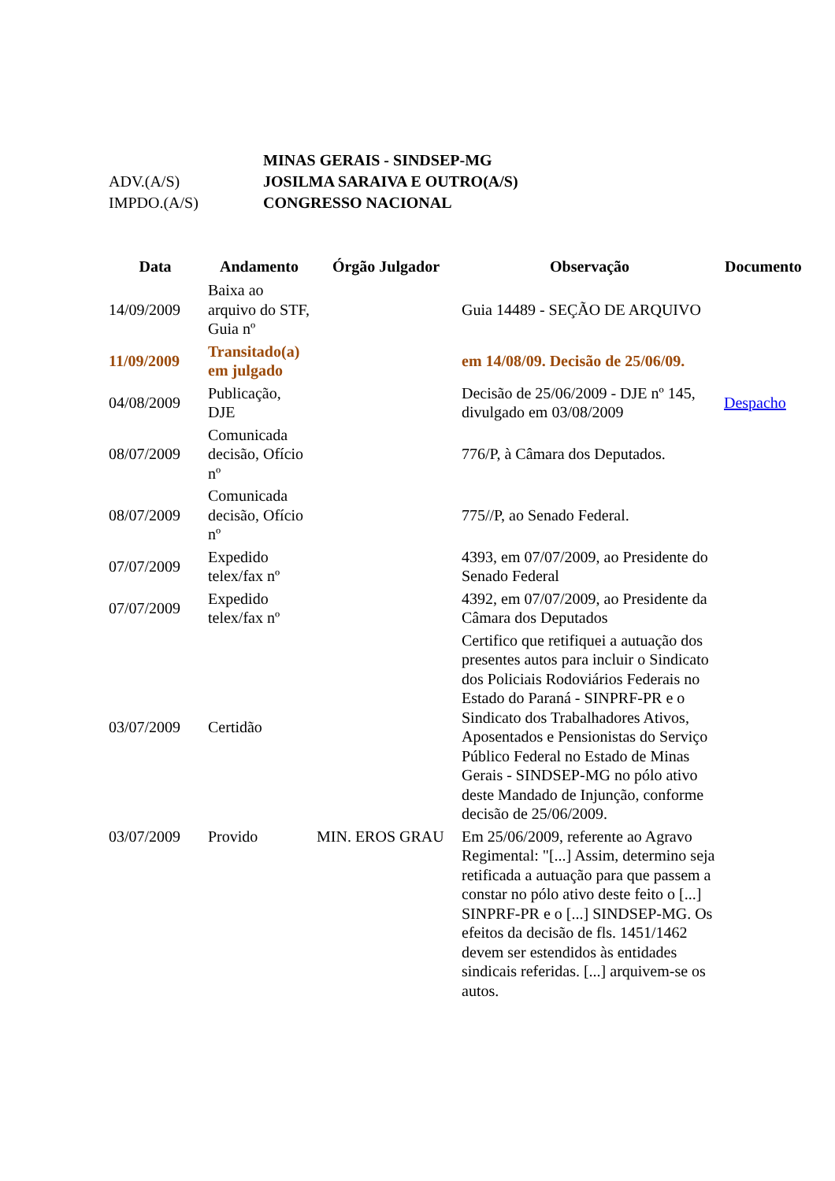| | MINAS GERAIS - SINDSEP-MG |
| ADV.(A/S) | JOSILMA SARAIVA E OUTRO(A/S) |
| IMPDO.(A/S) | CONGRESSO NACIONAL |
| Data | Andamento | Órgão Julgador | Observação | Documento |
| --- | --- | --- | --- | --- |
| 14/09/2009 | Baixa ao arquivo do STF, Guia nº | | Guia 14489 - SEÇÃO DE ARQUIVO | |
| 11/09/2009 | Transitado(a) em julgado | | em 14/08/09. Decisão de 25/06/09. | |
| 04/08/2009 | Publicação, DJE | | Decisão de 25/06/2009 - DJE nº 145, divulgado em 03/08/2009 | Despacho |
| 08/07/2009 | Comunicada decisão, Ofício nº | | 776/P, à Câmara dos Deputados. | |
| 08/07/2009 | Comunicada decisão, Ofício nº | | 775//P, ao Senado Federal. | |
| 07/07/2009 | Expedido telex/fax nº | | 4393, em 07/07/2009, ao Presidente do Senado Federal | |
| 07/07/2009 | Expedido telex/fax nº | | 4392, em 07/07/2009, ao Presidente da Câmara dos Deputados | |
| 03/07/2009 | Certidão | | Certifico que retifiquei a autuação dos presentes autos para incluir o Sindicato dos Policiais Rodoviários Federais no Estado do Paraná - SINPRF-PR e o Sindicato dos Trabalhadores Ativos, Aposentados e Pensionistas do Serviço Público Federal no Estado de Minas Gerais - SINDSEP-MG no pólo ativo deste Mandado de Injunção, conforme decisão de 25/06/2009. | |
| 03/07/2009 | Provido | MIN. EROS GRAU | Em 25/06/2009, referente ao Agravo Regimental: "[...] Assim, determino seja retificada a autuação para que passem a constar no pólo ativo deste feito o [...] SINPRF-PR e o [...] SINDSEP-MG. Os efeitos da decisão de fls. 1451/1462 devem ser estendidos às entidades sindicais referidas. [...] arquivem-se os autos. | |